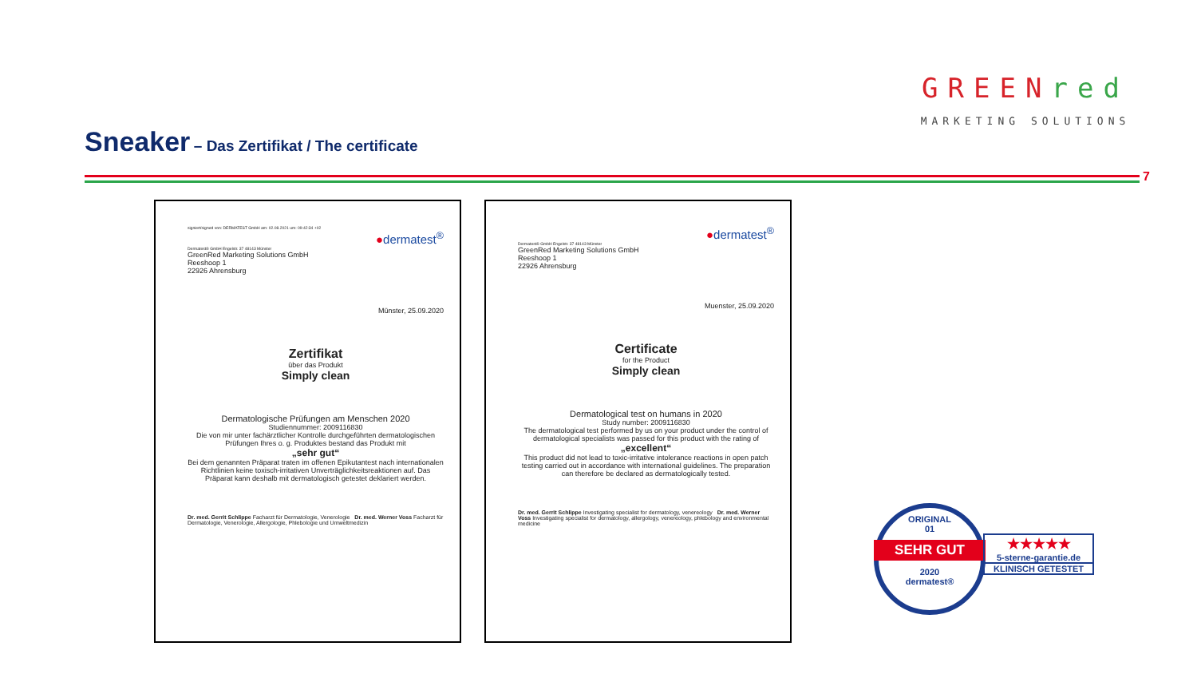Sneaker – Das Zertifikat / The certificate
GREENred
MARKETING SOLUTIONS
7
signiert/signed von: DERMATEST GmbH am: 02.08.2021 um: 09:42:34 +02
●dermatest<sup>®</sup>
Dermatest® GmbH Engelstr. 37 48143 Münster
GreenRed Marketing Solutions GmbH
Reeshoop 1
22926 Ahrensburg
Münster, 25.09.2020
Zertifikat
über das Produkt
Simply clean
Dermatologische Prüfungen am Menschen 2020
Studiennummer: 2009116830
Die von mir unter fachärztlicher Kontrolle durchgeführten dermatologischen Prüfungen Ihres o. g. Produktes bestand das Produkt mit
„sehr gut“
Bei dem genannten Präparat traten im offenen Epikutantest nach internationalen Richtlinien keine toxisch-irritativen Unverträglichkeitsreaktionen auf. Das Präparat kann deshalb mit dermatologisch getestet deklariert werden.
Dr. med. Gerrit Schlippe Facharzt für Dermatologie, Venerologie Dr. med. Werner Voss Facharzt für Dermatologie, Venerologie, Allergologie, Phlebologie und Umweltmedizin
●dermatest<sup>®</sup>
Dermatest® GmbH Engelstr. 37 48143 Münster
GreenRed Marketing Solutions GmbH
Reeshoop 1
22926 Ahrensburg
Muenster, 25.09.2020
Certificate
for the Product
Simply clean
Dermatological test on humans in 2020
Study number: 2009116830
The dermatological test performed by us on your product under the control of dermatological specialists was passed for this product with the rating of
„excellent“
This product did not lead to toxic-irritative intolerance reactions in open patch testing carried out in accordance with international guidelines. The preparation can therefore be declared as dermatologically tested.
Dr. med. Gerrit Schlippe Investigating specialist for dermatology, venereology Dr. med. Werner Voss Investigating specialist for dermatology, allergology, venereology, phlebology and environmental medicine
ORIGINAL
01
SEHR GUT
2020
dermatest®
★★★★★
5-sterne-garantie.de
KLINISCH GETESTET